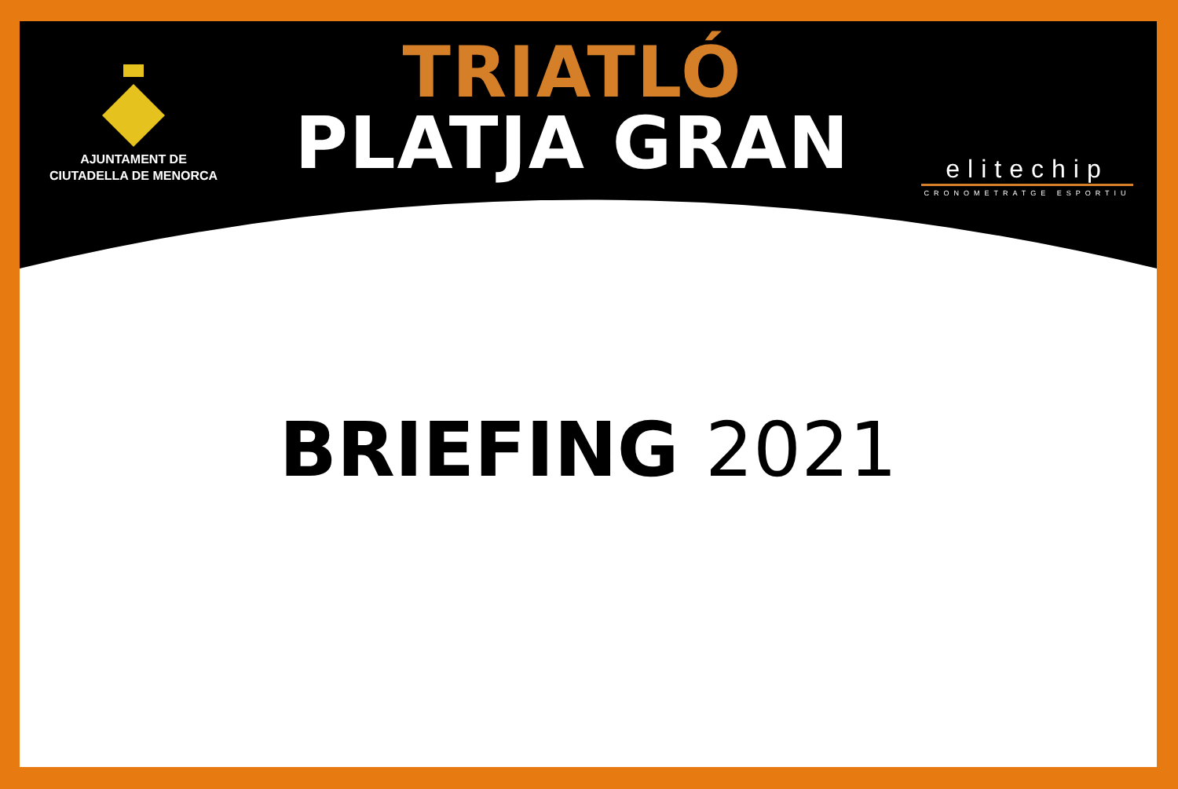AJUNTAMENT DE
CIUTADELLA DE MENORCA
TRIATLÓ
PLATJA GRAN
elitechip
CRONOMETRATGE ESPORTIU
BRIEFING 2021